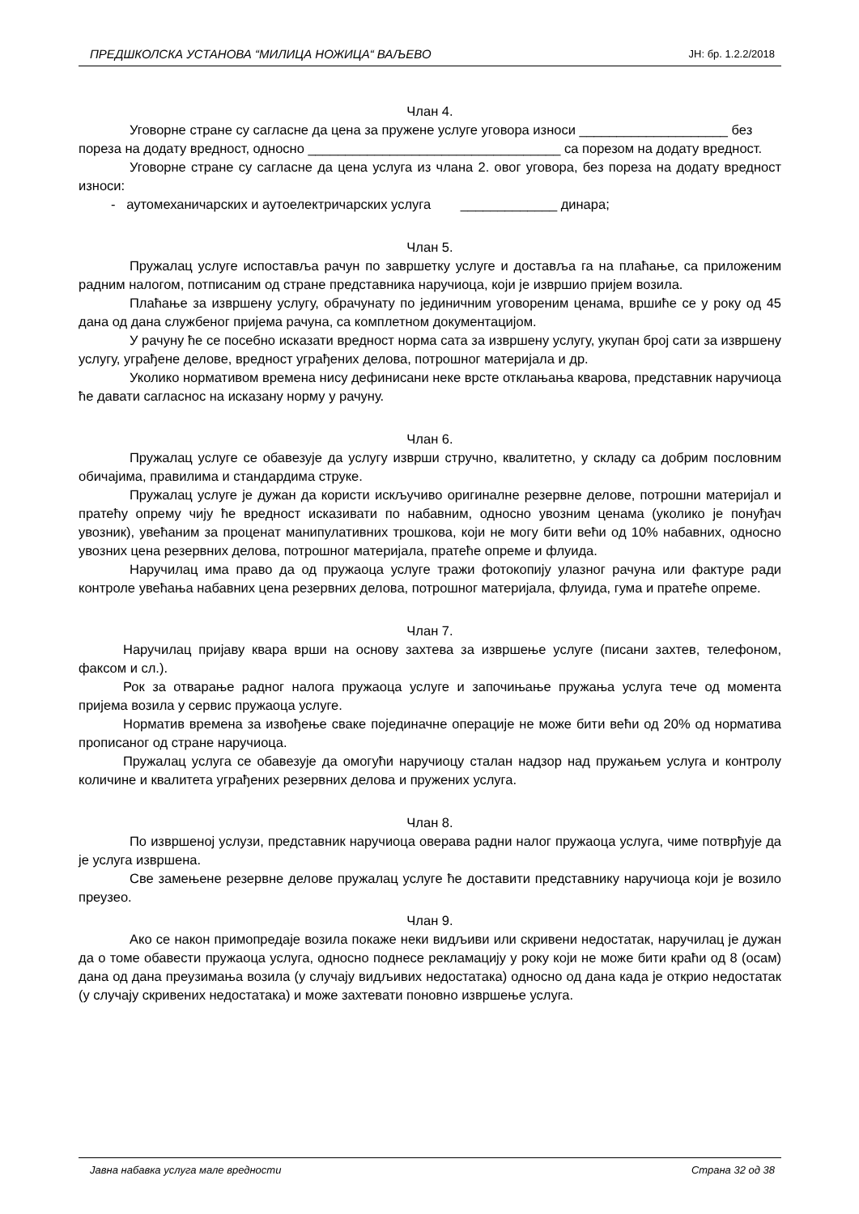ПРЕДШКОЛСКА УСТАНОВА “МИЛИЦА НОЖИЦА“ ВАЉЕВО ЈН: бр. 1.2.2/2018
Члан 4.
Уговорне стране су сагласне да цена за пружене услуге уговора износи ____________________ без пореза на додату вредност, односно __________________________________ са порезом на додату вредност.
Уговорне стране су сагласне да цена услуга из члана 2. овог уговора, без пореза на додату вредност износи:
- аутомеханичарских и аутоелектричарских услуга _____________ динара;
Члан 5.
Пружалац услуге испоставља рачун по завршетку услуге и доставља га на плаћање, са приложеним радним налогом, потписаним од стране представника наручиоца, који је извршио пријем возила.
Плаћање за извршену услугу, обрачунату по јединичним уговореним ценама, вршиће се у року од 45 дана од дана службеног пријема рачуна, са комплетном документацијом.
У рачуну ће се посебно исказати вредност норма сата за извршену услугу, укупан број сати за извршену услугу, уграђене делове, вредност уграђених делова, потрошног материјала и др.
Уколико нормативом времена нису дефинисани неке врсте отклањања кварова, представник наручиоца ће давати сагласнос на исказану норму у рачуну.
Члан 6.
Пружалац услуге се обавезује да услугу изврши стручно, квалитетно, у складу са добрим пословним обичајима, правилима и стандардима струке.
Пружалац услуге је дужан да користи искључиво оригиналне резервне делове, потрошни материјал и пратећу опрему чију ће вредност исказивати по набавним, односно увозним ценама (уколико је понуђач увозник), увећаним за проценат манипулативних трошкова, који не могу бити већи од 10% набавних, односно увозних цена резервних делова, потрошног материјала, пратеће опреме и флуида.
Наручилац има право да од пружаоца услуге тражи фотокопију улазног рачуна или фактуре ради контроле увећања набавних цена резервних делова, потрошног материјала, флуида, гума и пратеће опреме.
Члан 7.
Наручилац пријаву квара врши на основу захтева за извршење услуге (писани захтев, телефоном, факсом и сл.).
Рок за отварање радног налога пружаоца услуге и започињање пружања услуга тече од момента пријема возила у сервис пружаоца услуге.
Норматив времена за извођење сваке појединачне операције не може бити већи од 20% од норматива прописаног од стране наручиоца.
Пружалац услуга се обавезује да омогући наручиоцу сталан надзор над пружањем услуга и контролу количине и квалитета уграђених резервних делова и пружених услуга.
Члан 8.
По извршеној услузи, представник наручиоца оверава радни налог пружаоца услуга, чиме потврђује да је услуга извршена.
Све замењене резервне делове пружалац услуге ће доставити представнику наручиоца који је возило преузео.
Члан 9.
Ако се након примопредаје возила покаже неки видљиви или скривени недостатак, наручилац је дужан да о томе обавести пружаоца услуга, односно поднесе рекламацију у року који не може бити краћи од 8 (осам) дана од дана преузимања возила (у случају видљивих недостатака) односно од дана када је открио недостатак (у случају скривених недостатака) и може захтевати поновно извршење услуга.
Јавна набавка услуга мале вредности Страна 32 од 38